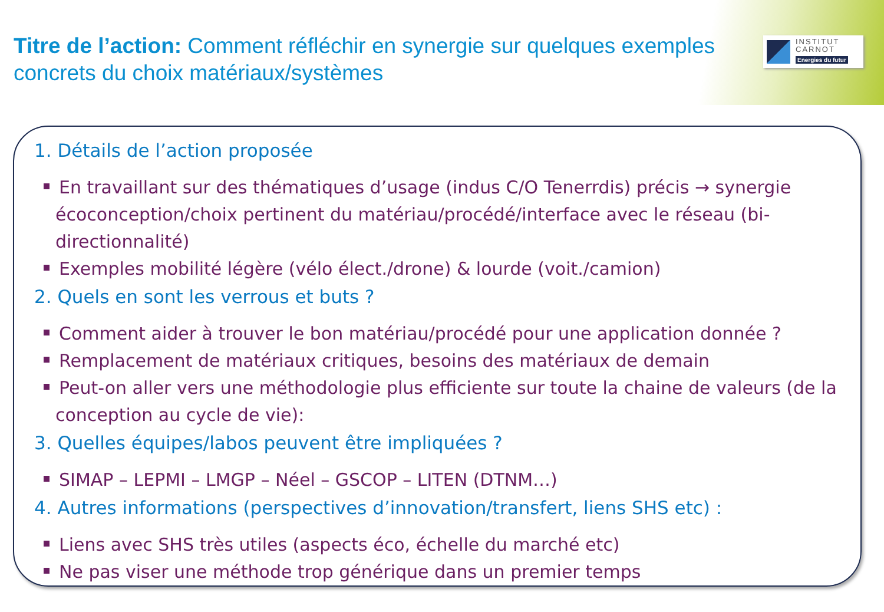Titre de l’action: Comment réfléchir en synergie sur quelques exemples concrets du choix matériaux/systèmes
INSTITUT
CARNOT
Energies du futur
1. Détails de l’action proposée
En travaillant sur des thématiques d’usage (indus C/O Tenerrdis) précis → synergie écoconception/choix pertinent du matériau/procédé/interface avec le réseau (bi-directionnalité)
Exemples mobilité légère (vélo élect./drone) & lourde (voit./camion)
2. Quels en sont les verrous et buts ?
Comment aider à trouver le bon matériau/procédé pour une application donnée ?
Remplacement de matériaux critiques, besoins des matériaux de demain
Peut-on aller vers une méthodologie plus efficiente sur toute la chaine de valeurs (de la conception au cycle de vie):
3. Quelles équipes/labos peuvent être impliquées ?
SIMAP – LEPMI – LMGP – Néel – GSCOP – LITEN (DTNM…)
4. Autres informations (perspectives d’innovation/transfert, liens SHS etc) :
Liens avec SHS très utiles (aspects éco, échelle du marché etc)
Ne pas viser une méthode trop générique dans un premier temps